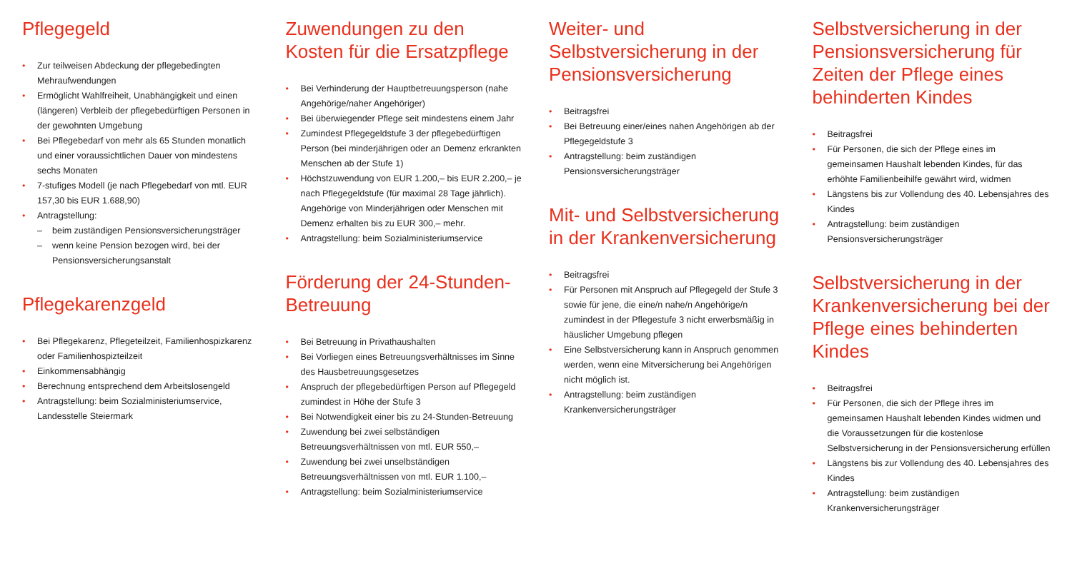Pflegegeld
Zur teilweisen Abdeckung der pflegebedingten Mehraufwendungen
Ermöglicht Wahlfreiheit, Unabhängigkeit und einen (längeren) Verbleib der pflegebedürftigen Personen in der gewohnten Umgebung
Bei Pflegebedarf von mehr als 65 Stunden monatlich und einer voraussichtlichen Dauer von mindestens sechs Monaten
7-stufiges Modell (je nach Pflegebedarf von mtl. EUR 157,30 bis EUR 1.688,90)
Antragstellung:
beim zuständigen Pensionsversicherungsträger
wenn keine Pension bezogen wird, bei der Pensionsversicherungsanstalt
Pflegekarenzgeld
Bei Pflegekarenz, Pflegeteilzeit, Familienhospizkarenz oder Familienhospizteilzeit
Einkommensabhängig
Berechnung entsprechend dem Arbeitslosengeld
Antragstellung: beim Sozialministeriumservice, Landesstelle Steiermark
Zuwendungen zu den Kosten für die Ersatzpflege
Bei Verhinderung der Hauptbetreuungsperson (nahe Angehörige/naher Angehöriger)
Bei überwiegender Pflege seit mindestens einem Jahr
Zumindest Pflegegeldstufe 3 der pflegebedürftigen Person (bei minderjährigen oder an Demenz erkrankten Menschen ab der Stufe 1)
Höchstzuwendung von EUR 1.200,– bis EUR 2.200,– je nach Pflegegeldstufe (für maximal 28 Tage jährlich). Angehörige von Minderjährigen oder Menschen mit Demenz erhalten bis zu EUR 300,– mehr.
Antragstellung: beim Sozialministeriumservice
Förderung der 24-Stunden-Betreuung
Bei Betreuung in Privathaushalten
Bei Vorliegen eines Betreuungsverhältnisses im Sinne des Hausbetreuungsgesetzes
Anspruch der pflegebedürftigen Person auf Pflegegeld zumindest in Höhe der Stufe 3
Bei Notwendigkeit einer bis zu 24-Stunden-Betreuung
Zuwendung bei zwei selbständigen Betreuungsverhältnissen von mtl. EUR 550,–
Zuwendung bei zwei unselbständigen Betreuungsverhältnissen von mtl. EUR 1.100,–
Antragstellung: beim Sozialministeriumservice
Weiter- und Selbstversicherung in der Pensionsversicherung
Beitragsfrei
Bei Betreuung einer/eines nahen Angehörigen ab der Pflegegeldstufe 3
Antragstellung: beim zuständigen Pensionsversicherungsträger
Mit- und Selbstversicherung in der Krankenversicherung
Beitragsfrei
Für Personen mit Anspruch auf Pflegegeld der Stufe 3 sowie für jene, die eine/n nahe/n Angehörige/n zumindest in der Pflegestufe 3 nicht erwerbsmäßig in häuslicher Umgebung pflegen
Eine Selbstversicherung kann in Anspruch genommen werden, wenn eine Mitversicherung bei Angehörigen nicht möglich ist.
Antragstellung: beim zuständigen Krankenversicherungsträger
Selbstversicherung in der Pensionsversicherung für Zeiten der Pflege eines behinderten Kindes
Beitragsfrei
Für Personen, die sich der Pflege eines im gemeinsamen Haushalt lebenden Kindes, für das erhöhte Familienbeihilfe gewährt wird, widmen
Längstens bis zur Vollendung des 40. Lebensjahres des Kindes
Antragstellung: beim zuständigen Pensionsversicherungsträger
Selbstversicherung in der Krankenversicherung bei der Pflege eines behinderten Kindes
Beitragsfrei
Für Personen, die sich der Pflege ihres im gemeinsamen Haushalt lebenden Kindes widmen und die Voraussetzungen für die kostenlose Selbstversicherung in der Pensionsversicherung erfüllen
Längstens bis zur Vollendung des 40. Lebensjahres des Kindes
Antragstellung: beim zuständigen Krankenversicherungsträger